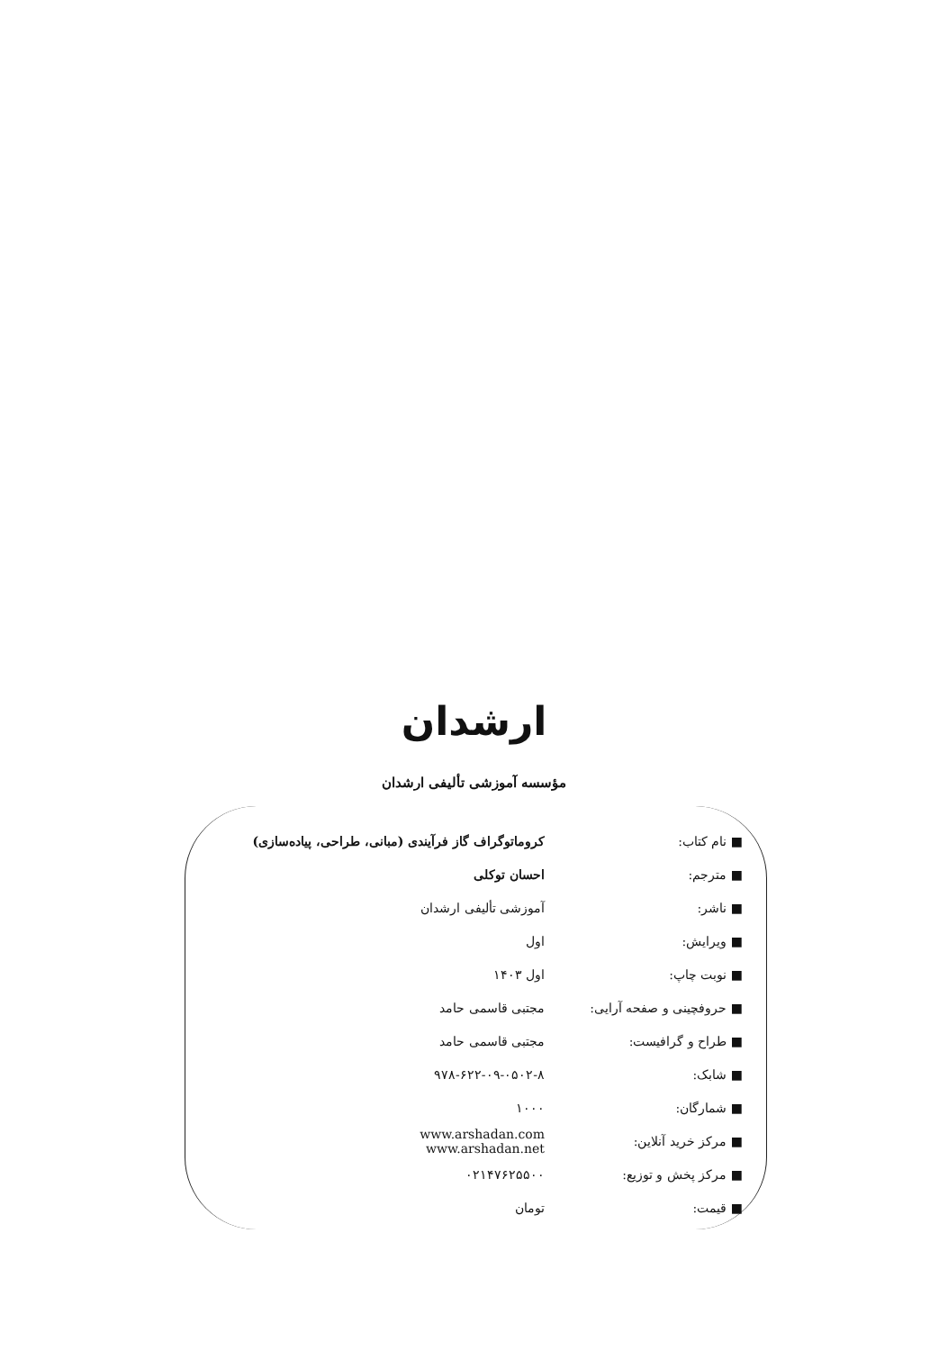ارشدان
مؤسسه آموزشی تألیفی ارشدان
| ■ نام کتاب: | کروماتوگراف گاز فرآیندی (مبانی، طراحی، پیاده‌سازی) |
| ■ مترجم: | احسان توکلی |
| ■ ناشر: | آموزشی تألیفی ارشدان |
| ■ ویرایش: | اول |
| ■ نوبت چاپ: | اول ۱۴۰۳ |
| ■ حروفچینی و صفحه آرایی: | مجتبی قاسمی حامد |
| ■ طراح و گرافیست: | مجتبی قاسمی حامد |
| ■ شابک: | ۹۷۸-۶۲۲-۰۹-۰۵۰۲-۸ |
| ■ شمارگان: | ۱۰۰۰ |
| ■ مرکز خرید آنلاین: | www.arshadan.com www.arshadan.net |
| ■ مرکز پخش و توزیع: | ۰۲۱۴۷۶۲۵۵۰۰ |
| ■ قیمت: | تومان |